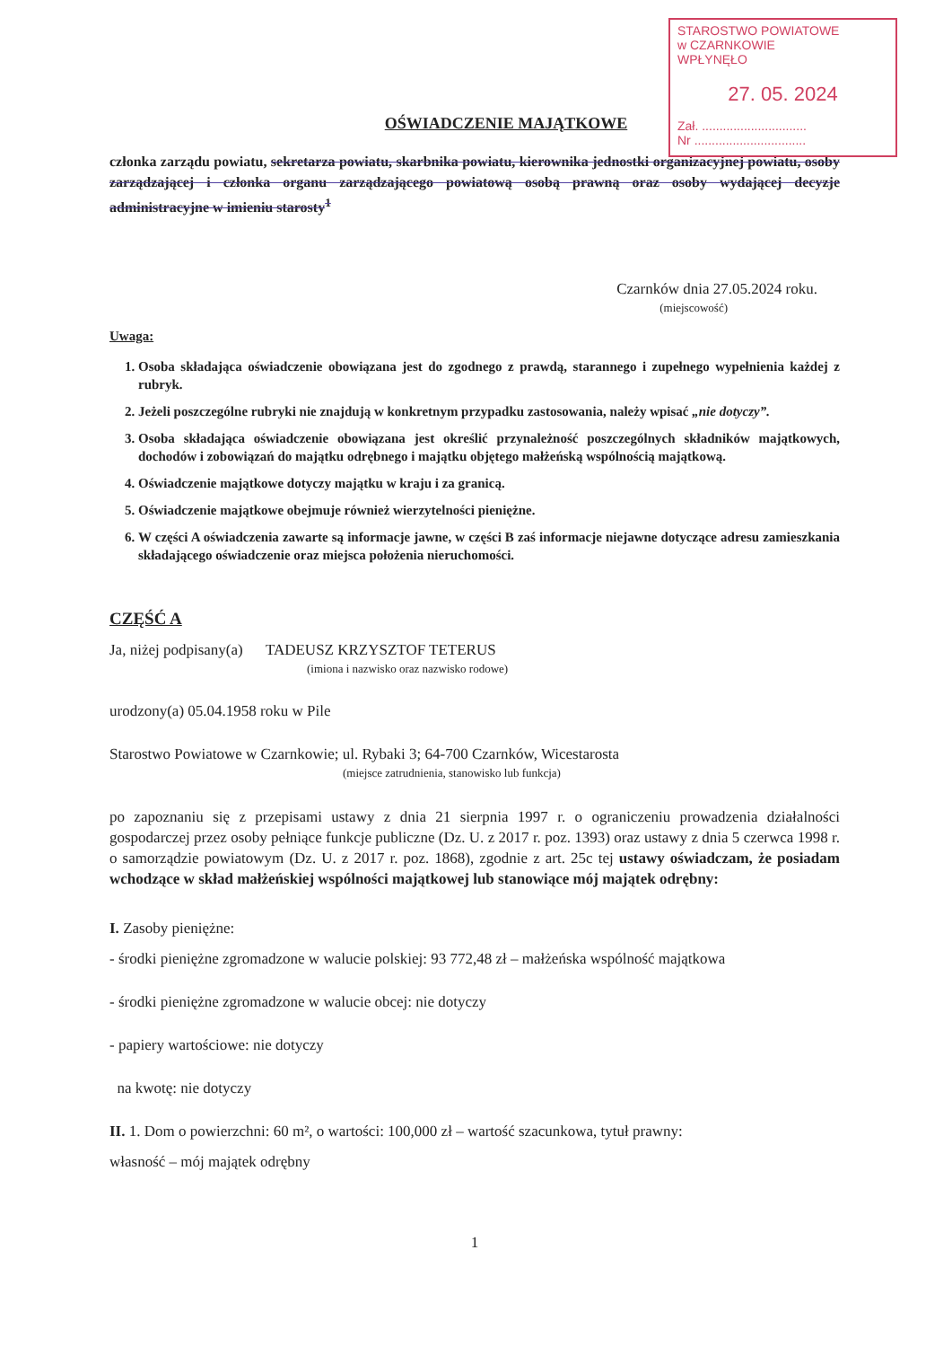STAROSTWO POWIATOWE
w CZARNKOWIE
WPŁYNĘŁO
27. 05. 2024
Zał. ..............................
Nr ................................
OŚWIADCZENIE MAJĄTKOWE
członka zarządu powiatu, sekretarza powiatu, skarbnika powiatu, kierownika jednostki organizacyjnej powiatu, osoby zarządzającej i członka organu zarządzającego powiatową osobą prawną oraz osoby wydającej decyzje administracyjne w imieniu starosty<sup>1</sup>
Czarnków dnia 27.05.2024 roku.
(miejscowość)
Uwaga:
1. Osoba składająca oświadczenie obowiązana jest do zgodnego z prawdą, starannego i zupełnego wypełnienia każdej z rubryk.
2. Jeżeli poszczególne rubryki nie znajdują w konkretnym przypadku zastosowania, należy wpisać „nie dotyczy”.
3. Osoba składająca oświadczenie obowiązana jest określić przynależność poszczególnych składników majątkowych, dochodów i zobowiązań do majątku odrębnego i majątku objętego małżeńską wspólnością majątkową.
4. Oświadczenie majątkowe dotyczy majątku w kraju i za granicą.
5. Oświadczenie majątkowe obejmuje również wierzytelności pieniężne.
6. W części A oświadczenia zawarte są informacje jawne, w części B zaś informacje niejawne dotyczące adresu zamieszkania składającego oświadczenie oraz miejsca położenia nieruchomości.
CZĘŚĆ A
Ja, niżej podpisany(a) TADEUSZ KRZYSZTOF TETERUS
(imiona i nazwisko oraz nazwisko rodowe)
urodzony(a) 05.04.1958 roku w Pile
Starostwo Powiatowe w Czarnkowie; ul. Rybaki 3; 64-700 Czarnków, Wicestarosta
(miejsce zatrudnienia, stanowisko lub funkcja)
po zapoznaniu się z przepisami ustawy z dnia 21 sierpnia 1997 r. o ograniczeniu prowadzenia działalności gospodarczej przez osoby pełniące funkcje publiczne (Dz. U. z 2017 r. poz. 1393) oraz ustawy z dnia 5 czerwca 1998 r. o samorządzie powiatowym (Dz. U. z 2017 r. poz. 1868), zgodnie z art. 25c tej ustawy oświadczam, że posiadam wchodzące w skład małżeńskiej wspólności majątkowej lub stanowiące mój majątek odrębny:
I. Zasoby pieniężne:
- środki pieniężne zgromadzone w walucie polskiej: 93 772,48 zł – małżeńska wspólność majątkowa
- środki pieniężne zgromadzone w walucie obcej: nie dotyczy
- papiery wartościowe: nie dotyczy
na kwotę: nie dotyczy
II. 1. Dom o powierzchni: 60 m², o wartości: 100,000 zł – wartość szacunkowa, tytuł prawny:
własność – mój majątek odrębny
1